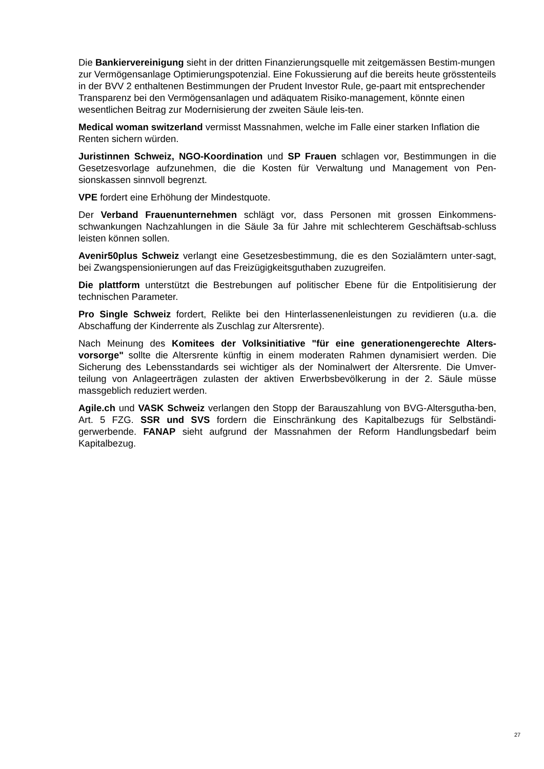Die Bankiervereinigung sieht in der dritten Finanzierungsquelle mit zeitgemässen Bestim-mungen zur Vermögensanlage Optimierungspotenzial. Eine Fokussierung auf die bereits heute grösstenteils in der BVV 2 enthaltenen Bestimmungen der Prudent Investor Rule, ge-paart mit entsprechender Transparenz bei den Vermögensanlagen und adäquatem Risiko-management, könnte einen wesentlichen Beitrag zur Modernisierung der zweiten Säule leis-ten.
Medical woman switzerland vermisst Massnahmen, welche im Falle einer starken Inflation die Renten sichern würden.
Juristinnen Schweiz, NGO-Koordination und SP Frauen schlagen vor, Bestimmungen in die Gesetzesvorlage aufzunehmen, die die Kosten für Verwaltung und Management von Pen-sionskassen sinnvoll begrenzt.
VPE fordert eine Erhöhung der Mindestquote.
Der Verband Frauenunternehmen schlägt vor, dass Personen mit grossen Einkommens-schwankungen Nachzahlungen in die Säule 3a für Jahre mit schlechterem Geschäftsab-schluss leisten können sollen.
Avenir50plus Schweiz verlangt eine Gesetzesbestimmung, die es den Sozialämtern unter-sagt, bei Zwangspensionierungen auf das Freizügigkeitsguthaben zuzugreifen.
Die plattform unterstützt die Bestrebungen auf politischer Ebene für die Entpolitisierung der technischen Parameter.
Pro Single Schweiz fordert, Relikte bei den Hinterlassenenleistungen zu revidieren (u.a. die Abschaffung der Kinderrente als Zuschlag zur Altersrente).
Nach Meinung des Komitees der Volksinitiative "für eine generationengerechte Alters-vorsorge" sollte die Altersrente künftig in einem moderaten Rahmen dynamisiert werden. Die Sicherung des Lebensstandards sei wichtiger als der Nominalwert der Altersrente. Die Umver-teilung von Anlageerträgen zulasten der aktiven Erwerbsbevölkerung in der 2. Säule müsse massgeblich reduziert werden.
Agile.ch und VASK Schweiz verlangen den Stopp der Barauszahlung von BVG-Altersgutha-ben, Art. 5 FZG. SSR und SVS fordern die Einschränkung des Kapitalbezugs für Selbständi-gerwerbende. FANAP sieht aufgrund der Massnahmen der Reform Handlungsbedarf beim Kapitalbezug.
27